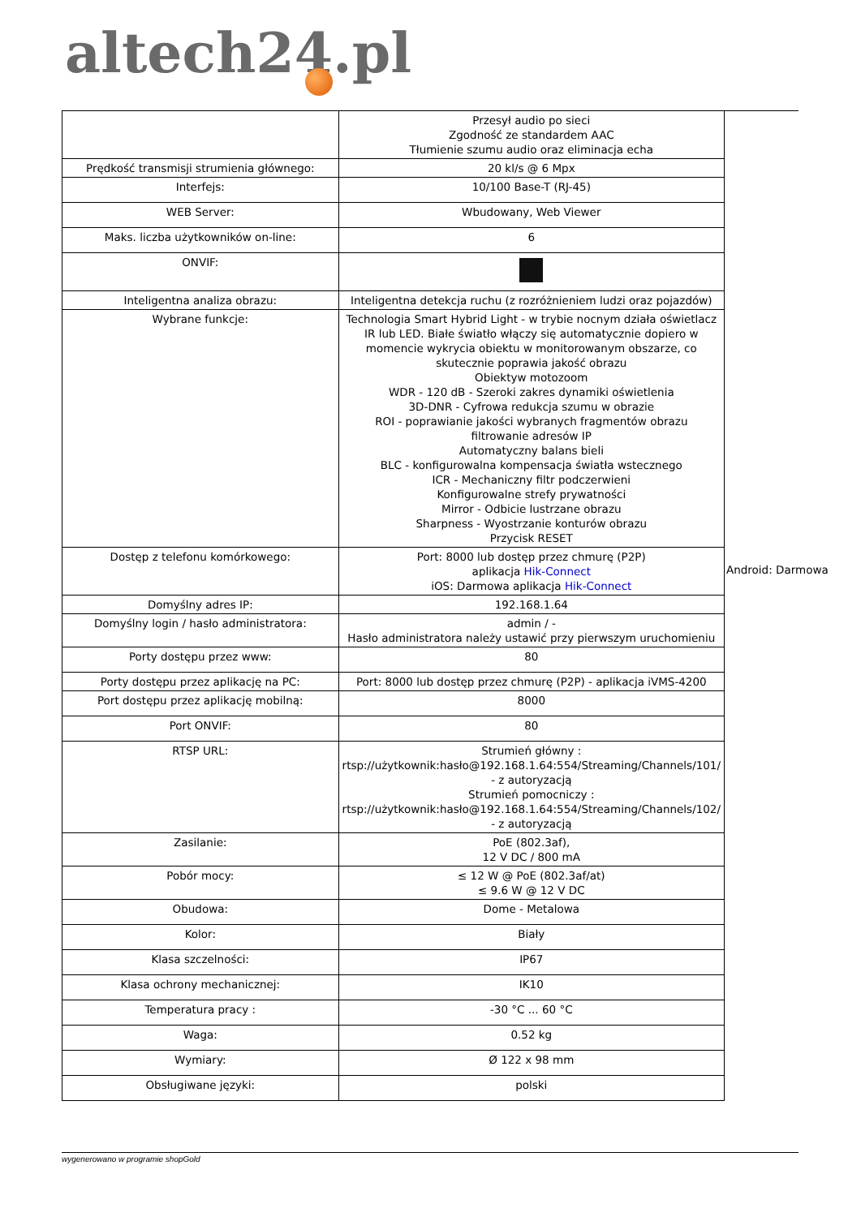altech24.pl
| | Przesył audio po sieci Zgodność ze standardem AAC Tłumienie szumu audio oraz eliminacja echa |
| Prędkość transmisji strumienia głównego: | 20 kl/s @ 6 Mpx |
| Interfejs: | 10/100 Base-T (RJ-45) |
| WEB Server: | Wbudowany, Web Viewer |
| Maks. liczba użytkowników on-line: | 6 |
| ONVIF: | |
| Inteligentna analiza obrazu: | Inteligentna detekcja ruchu (z rozróżnieniem ludzi oraz pojazdów) |
| Wybrane funkcje: | Technologia Smart Hybrid Light - w trybie nocnym działa oświetlacz IR lub LED. Białe światło włączy się automatycznie dopiero w momencie wykrycia obiektu w monitorowanym obszarze, co skutecznie poprawia jakość obrazu Obiektyw motozoom WDR - 120 dB - Szeroki zakres dynamiki oświetlenia 3D-DNR - Cyfrowa redukcja szumu w obrazie ROI - poprawianie jakości wybranych fragmentów obrazu filtrowanie adresów IP Automatyczny balans bieli BLC - konfigurowalna kompensacja światła wstecznego ICR - Mechaniczny filtr podczerwieni Konfigurowalne strefy prywatności Mirror - Odbicie lustrzane obrazu Sharpness - Wyostrzanie konturów obrazu Przycisk RESET |
| Dostęp z telefonu komórkowego: | Port: 8000 lub dostęp przez chmurę (P2P) aplikacja Hik-Connect iOS: Darmowa aplikacja Hik-Connect |
| Domyślny adres IP: | 192.168.1.64 |
| Domyślny login / hasło administratora: | admin / - Hasło administratora należy ustawić przy pierwszym uruchomieniu |
| Porty dostępu przez www: | 80 |
| Porty dostępu przez aplikację na PC: | Port: 8000 lub dostęp przez chmurę (P2P) - aplikacja iVMS-4200 |
| Port dostępu przez aplikację mobilną: | 8000 |
| Port ONVIF: | 80 |
| RTSP URL: | Strumień główny : rtsp://użytkownik:hasło@192.168.1.64:554/Streaming/Channels/101/ - z autoryzacją Strumień pomocniczy : rtsp://użytkownik:hasło@192.168.1.64:554/Streaming/Channels/102/ - z autoryzacją |
| Zasilanie: | PoE (802.3af), 12 V DC / 800 mA |
| Pobór mocy: | ≤ 12 W @ PoE (802.3af/at) ≤ 9.6 W @ 12 V DC |
| Obudowa: | Dome - Metalowa |
| Kolor: | Biały |
| Klasa szczelności: | IP67 |
| Klasa ochrony mechanicznej: | IK10 |
| Temperatura pracy : | -30 °C ... 60 °C |
| Waga: | 0.52 kg |
| Wymiary: | Ø 122 x 98 mm |
| Obsługiwane języki: | polski |
Android: Darmowa
wygenerowano w programie shopGold